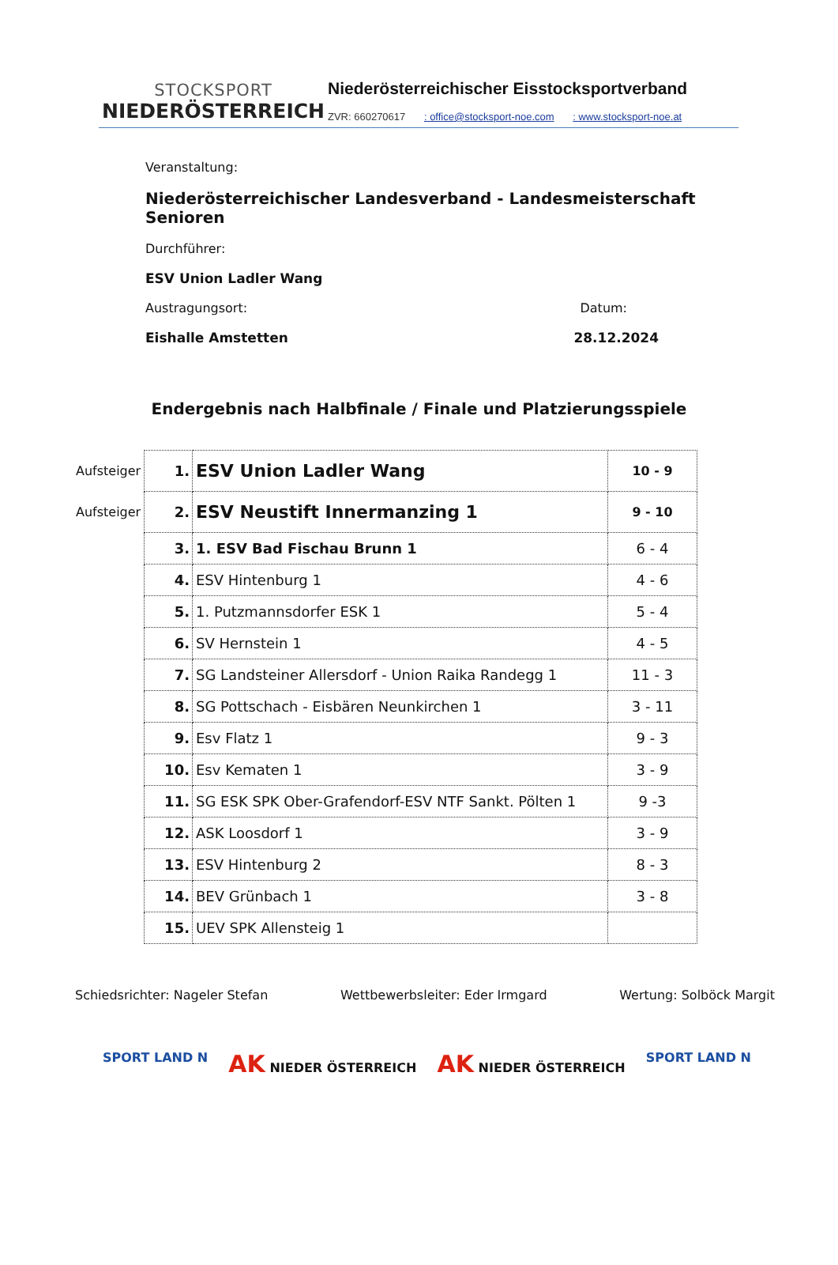STOCKSPORT
NIEDERÖSTERREICH
Niederösterreichischer Eisstocksportverband
ZVR: 660270617 : office@stocksport-noe.com : www.stocksport-noe.at
Veranstaltung:
Niederösterreichischer Landesverband - Landesmeisterschaft Senioren
Durchführer:
ESV Union Ladler Wang
Austragungsort: Datum:
Eishalle Amstetten 28.12.2024
Endergebnis nach Halbfinale / Finale und Platzierungsspiele
| Aufsteiger | 1. | ESV Union Ladler Wang | 10 - 9 |
| Aufsteiger | 2. | ESV Neustift Innermanzing 1 | 9 - 10 |
| | 3. | 1. ESV Bad Fischau Brunn 1 | 6 - 4 |
| | 4. | ESV Hintenburg 1 | 4 - 6 |
| | 5. | 1. Putzmannsdorfer ESK 1 | 5 - 4 |
| | 6. | SV Hernstein 1 | 4 - 5 |
| | 7. | SG Landsteiner Allersdorf - Union Raika Randegg 1 | 11 - 3 |
| | 8. | SG Pottschach - Eisbären Neunkirchen 1 | 3 - 11 |
| | 9. | Esv Flatz 1 | 9 - 3 |
| | 10. | Esv Kematen 1 | 3 - 9 |
| | 11. | SG ESK SPK Ober-Grafendorf-ESV NTF Sankt. Pölten 1 | 9 -3 |
| | 12. | ASK Loosdorf 1 | 3 - 9 |
| | 13. | ESV Hintenburg 2 | 8 - 3 |
| | 14. | BEV Grünbach 1 | 3 - 8 |
| | 15. | UEV SPK Allensteig 1 | |
Schiedsrichter: Nageler Stefan Wettbewerbsleiter: Eder Irmgard
Wertung: Solböck Margit
SPORT LAND N
AK NIEDER ÖSTERREICH
AK NIEDER ÖSTERREICH SPORT LAND N